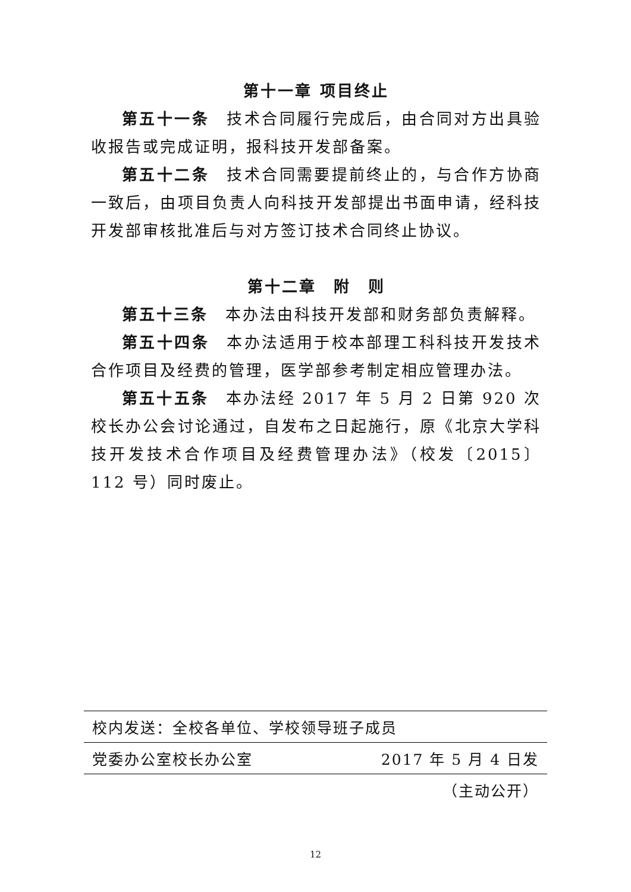第十一章 项目终止
第五十一条　技术合同履行完成后，由合同对方出具验收报告或完成证明，报科技开发部备案。
第五十二条　技术合同需要提前终止的，与合作方协商一致后，由项目负责人向科技开发部提出书面申请，经科技开发部审核批准后与对方签订技术合同终止协议。
第十二章　附　则
第五十三条　本办法由科技开发部和财务部负责解释。
第五十四条　本办法适用于校本部理工科科技开发技术合作项目及经费的管理，医学部参考制定相应管理办法。
第五十五条　本办法经 2017 年 5 月 2 日第 920 次校长办公会讨论通过，自发布之日起施行，原《北京大学科技开发技术合作项目及经费管理办法》（校发〔2015〕112 号）同时废止。
校内发送：全校各单位、学校领导班子成员
党委办公室校长办公室 2017 年 5 月 4 日发
（主动公开）
12